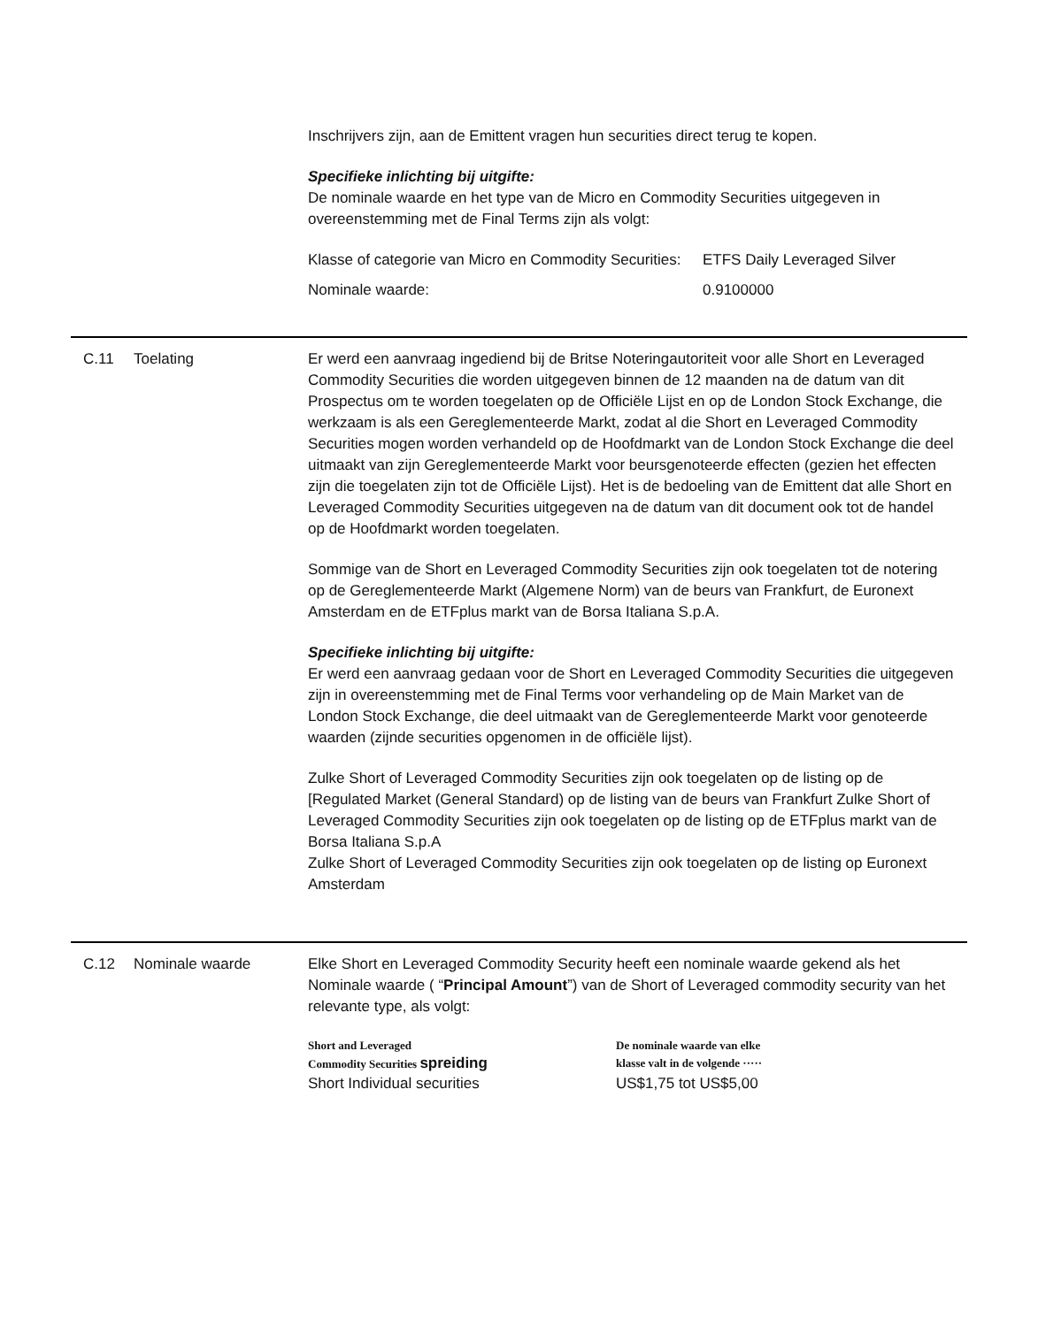Inschrijvers zijn, aan de Emittent vragen hun securities direct terug te kopen.
Specifieke inlichting bij uitgifte:
De nominale waarde en het type van de Micro en Commodity Securities uitgegeven in overeenstemming met de Final Terms zijn als volgt:
| Klasse of categorie van Micro en Commodity Securities: | ETFS Daily Leveraged Silver |
| Nominale waarde: | 0.9100000 |
C.11 Toelating Er werd een aanvraag ingediend bij de Britse Noteringautoriteit voor alle Short en Leveraged Commodity Securities die worden uitgegeven binnen de 12 maanden na de datum van dit Prospectus om te worden toegelaten op de Officiële Lijst en op de London Stock Exchange, die werkzaam is als een Gereglementeerde Markt, zodat al die Short en Leveraged Commodity Securities mogen worden verhandeld op de Hoofdmarkt van de London Stock Exchange die deel uitmaakt van zijn Gereglementeerde Markt voor beursgenoteerde effecten (gezien het effecten zijn die toegelaten zijn tot de Officiële Lijst). Het is de bedoeling van de Emittent dat alle Short en Leveraged Commodity Securities uitgegeven na de datum van dit document ook tot de handel op de Hoofdmarkt worden toegelaten.
Sommige van de Short en Leveraged Commodity Securities zijn ook toegelaten tot de notering op de Gereglementeerde Markt (Algemene Norm) van de beurs van Frankfurt, de Euronext Amsterdam en de ETFplus markt van de Borsa Italiana S.p.A.
Specifieke inlichting bij uitgifte:
Er werd een aanvraag gedaan voor de Short en Leveraged Commodity Securities die uitgegeven zijn in overeenstemming met de Final Terms voor verhandeling op de Main Market van de London Stock Exchange, die deel uitmaakt van de Gereglementeerde Markt voor genoteerde waarden (zijnde securities opgenomen in de officiële lijst).
Zulke Short of Leveraged Commodity Securities zijn ook toegelaten op de listing op de [Regulated Market (General Standard) op de listing van de beurs van Frankfurt Zulke Short of Leveraged Commodity Securities zijn ook toegelaten op de listing op de ETFplus markt van de Borsa Italiana S.p.A
Zulke Short of Leveraged Commodity Securities zijn ook toegelaten op de listing op Euronext Amsterdam
C.12 Nominale waarde Elke Short en Leveraged Commodity Security heeft een nominale waarde gekend als het Nominale waarde ( “Principal Amount”) van de Short of Leveraged commodity security van het relevante type, als volgt:
| Short and Leveraged Commodity Securities spreiding | De nominale waarde van elke klasse valt in de volgende ····· |
| Short Individual securities | US$1,75 tot US$5,00 |